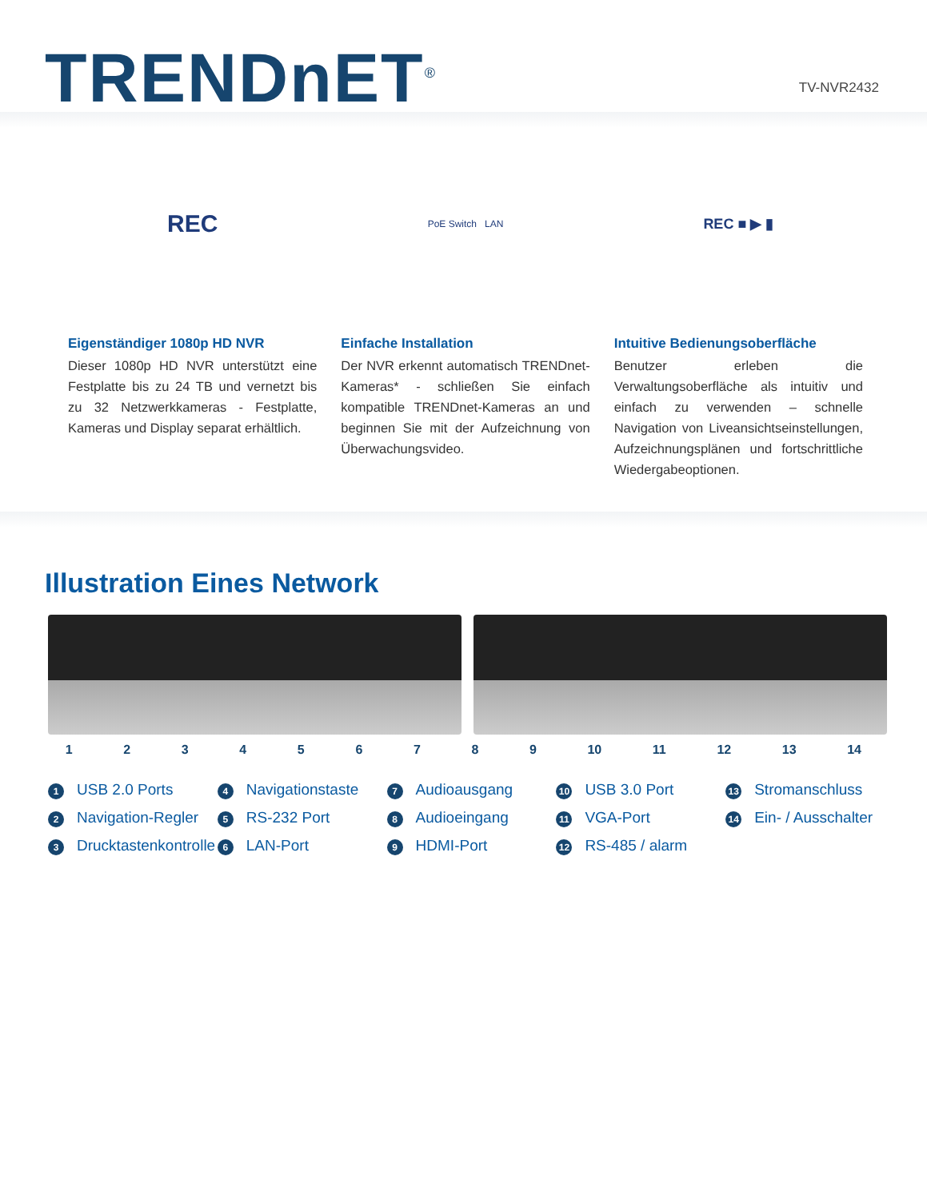TRENDnET<sup>®</sup>
TV-NVR2432
REC
Eigenständiger 1080p HD NVR
Dieser 1080p HD NVR unterstützt eine Festplatte bis zu 24 TB und vernetzt bis zu 32 Netzwerkkameras - Festplatte, Kameras und Display separat erhältlich.
PoE Switch LAN
Einfache Installation
Der NVR erkennt automatisch TRENDnet-Kameras* - schließen Sie einfach kompatible TRENDnet-Kameras an und beginnen Sie mit der Aufzeichnung von Überwachungsvideo.
REC ■ ▶ ▮
Intuitive Bedienungsoberfläche
Benutzer erleben die Verwaltungsoberfläche als intuitiv und einfach zu verwenden – schnelle Navigation von Liveansichtseinstellungen, Aufzeichnungsplänen und fortschrittliche Wiedergabeoptionen.
Illustration Eines Network
123456789 10 11 12 13 14
1 USB 2.0 Ports
4 Navigationstaste
7 Audioausgang
10 USB 3.0 Port
13 Stromanschluss
2 Navigation-Regler
5 RS-232 Port
8 Audioeingang
11 VGA-Port
14 Ein- / Ausschalter
3 Drucktastenkontrolle
6 LAN-Port
9 HDMI-Port
12 RS-485 / alarm